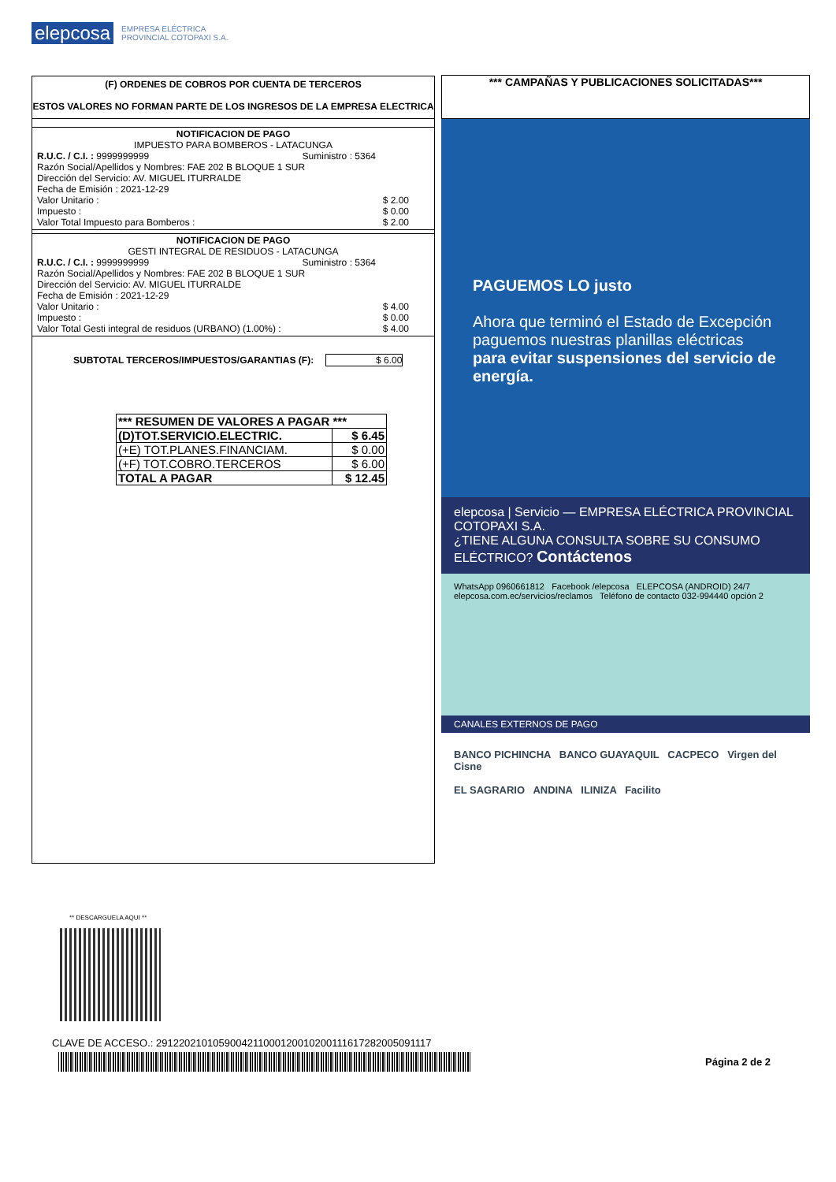elepcosa EMPRESA ELÉCTRICA
PROVINCIAL COTOPAXI S.A.
(F) ORDENES DE COBROS POR CUENTA DE TERCEROS
ESTOS VALORES NO FORMAN PARTE DE LOS INGRESOS DE LA EMPRESA ELECTRICA
NOTIFICACION DE PAGO
IMPUESTO PARA BOMBEROS - LATACUNGA
R.U.C. / C.I. : 9999999999 Suministro : 5364
Razón Social/Apellidos y Nombres: FAE 202 B BLOQUE 1 SUR
Dirección del Servicio: AV. MIGUEL ITURRALDE
Fecha de Emisión : 2021-12-29
Valor Unitario : $ 2.00
Impuesto : $ 0.00
Valor Total Impuesto para Bomberos : $ 2.00
NOTIFICACION DE PAGO
GESTI INTEGRAL DE RESIDUOS - LATACUNGA
R.U.C. / C.I. : 9999999999 Suministro : 5364
Razón Social/Apellidos y Nombres: FAE 202 B BLOQUE 1 SUR
Dirección del Servicio: AV. MIGUEL ITURRALDE
Fecha de Emisión : 2021-12-29
Valor Unitario : $ 4.00
Impuesto : $ 0.00
Valor Total Gesti integral de residuos (URBANO) (1.00%) : $ 4.00
SUBTOTAL TERCEROS/IMPUESTOS/GARANTIAS (F): $ 6.00
| *** RESUMEN DE VALORES A PAGAR *** | |
| --- | --- |
| (D)TOT.SERVICIO.ELECTRIC. | $ 6.45 |
| (+E) TOT.PLANES.FINANCIAM. | $ 0.00 |
| (+F) TOT.COBRO.TERCEROS | $ 6.00 |
| TOTAL A PAGAR | $ 12.45 |
*** CAMPAÑAS Y PUBLICACIONES SOLICITADAS***
PAGUEMOS LO justo
Ahora que terminó el Estado de Excepción paguemos nuestras planillas eléctricas para evitar suspensiones del servicio de energía.
elepcosa | Servicio — EMPRESA ELÉCTRICA PROVINCIAL COTOPAXI S.A.
¿TIENE ALGUNA CONSULTA SOBRE SU CONSUMO ELÉCTRICO? Contáctenos
WhatsApp 0960661812 Facebook /elepcosa ELEPCOSA (ANDROID) 24/7 elepcosa.com.ec/servicios/reclamos Teléfono de contacto 032-994440 opción 2
CANALES EXTERNOS DE PAGO
BANCO PICHINCHA BANCO GUAYAQUIL CACPECO Virgen del Cisne
EL SAGRARIO ANDINA ILINIZA Facilito
** DESCARGUELA AQUI **
CLAVE DE ACCESO.: 2912202101059004211000120010200111617282005091117
Página 2 de 2